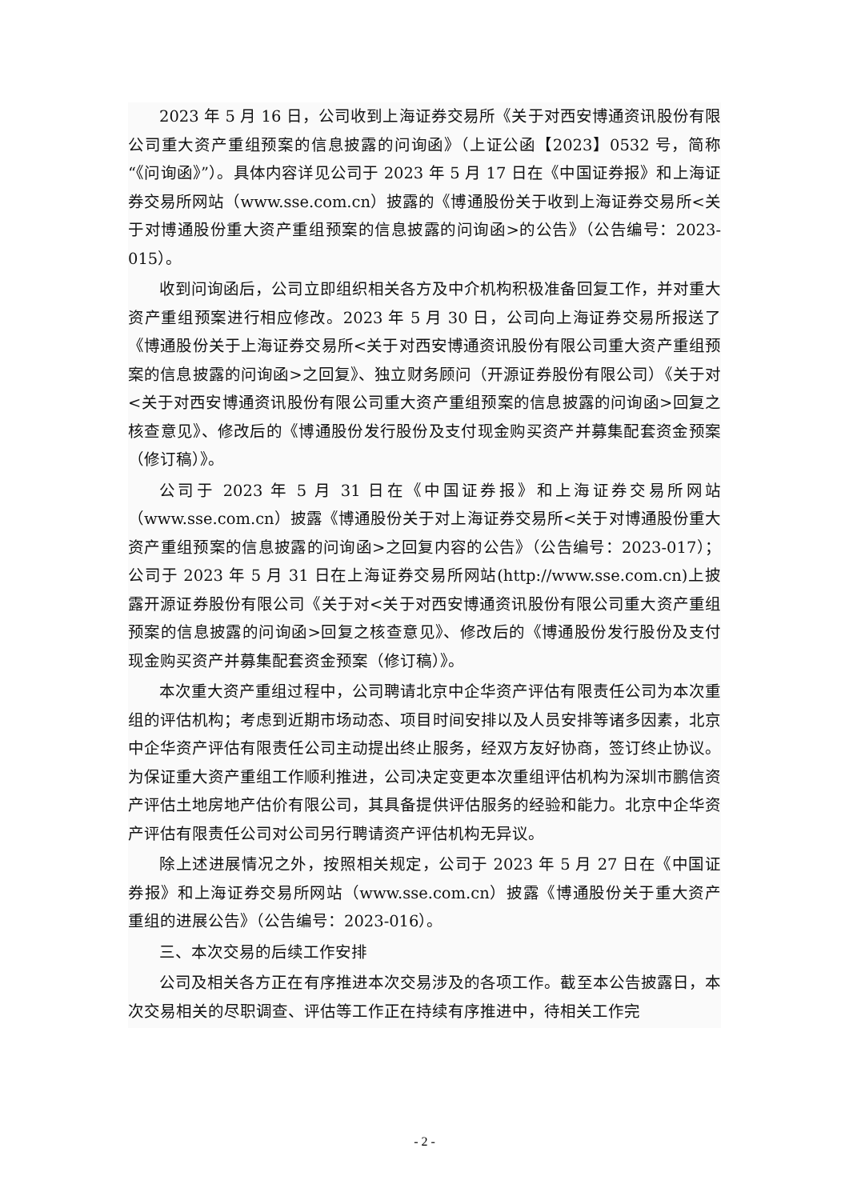2023 年 5 月 16 日，公司收到上海证券交易所《关于对西安博通资讯股份有限公司重大资产重组预案的信息披露的问询函》（上证公函【2023】0532 号，简称“《问询函》”）。具体内容详见公司于 2023 年 5 月 17 日在《中国证券报》和上海证券交易所网站（www.sse.com.cn）披露的《博通股份关于收到上海证券交易所<关于对博通股份重大资产重组预案的信息披露的问询函>的公告》（公告编号：2023-015）。
收到问询函后，公司立即组织相关各方及中介机构积极准备回复工作，并对重大资产重组预案进行相应修改。2023 年 5 月 30 日，公司向上海证券交易所报送了《博通股份关于上海证券交易所<关于对西安博通资讯股份有限公司重大资产重组预案的信息披露的问询函>之回复》、独立财务顾问（开源证券股份有限公司）《关于对<关于对西安博通资讯股份有限公司重大资产重组预案的信息披露的问询函>回复之核查意见》、修改后的《博通股份发行股份及支付现金购买资产并募集配套资金预案（修订稿）》。
公司于 2023 年 5 月 31 日在《中国证券报》和上海证券交易所网站（www.sse.com.cn）披露《博通股份关于对上海证券交易所<关于对博通股份重大资产重组预案的信息披露的问询函>之回复内容的公告》（公告编号：2023-017）；公司于 2023 年 5 月 31 日在上海证券交易所网站(http://www.sse.com.cn)上披露开源证券股份有限公司《关于对<关于对西安博通资讯股份有限公司重大资产重组预案的信息披露的问询函>回复之核查意见》、修改后的《博通股份发行股份及支付现金购买资产并募集配套资金预案（修订稿）》。
本次重大资产重组过程中，公司聘请北京中企华资产评估有限责任公司为本次重组的评估机构；考虑到近期市场动态、项目时间安排以及人员安排等诸多因素，北京中企华资产评估有限责任公司主动提出终止服务，经双方友好协商，签订终止协议。为保证重大资产重组工作顺利推进，公司决定变更本次重组评估机构为深圳市鹏信资产评估土地房地产估价有限公司，其具备提供评估服务的经验和能力。北京中企华资产评估有限责任公司对公司另行聘请资产评估机构无异议。
除上述进展情况之外，按照相关规定，公司于 2023 年 5 月 27 日在《中国证券报》和上海证券交易所网站（www.sse.com.cn）披露《博通股份关于重大资产重组的进展公告》（公告编号：2023-016）。
三、本次交易的后续工作安排
公司及相关各方正在有序推进本次交易涉及的各项工作。截至本公告披露日，本次交易相关的尽职调查、评估等工作正在持续有序推进中，待相关工作完
- 2 -